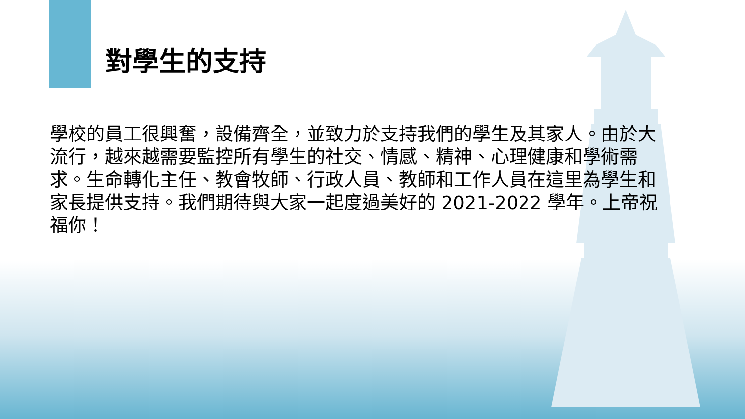對學生的支持
學校的員工很興奮，設備齊全，並致力於支持我們的學生及其家人。由於大流行，越來越需要監控所有學生的社交、情感、精神、心理健康和學術需求。生命轉化主任、教會牧師、行政人員、教師和工作人員在這里為學生和家長提供支持。我們期待與大家一起度過美好的 2021-2022 學年。上帝祝福你！